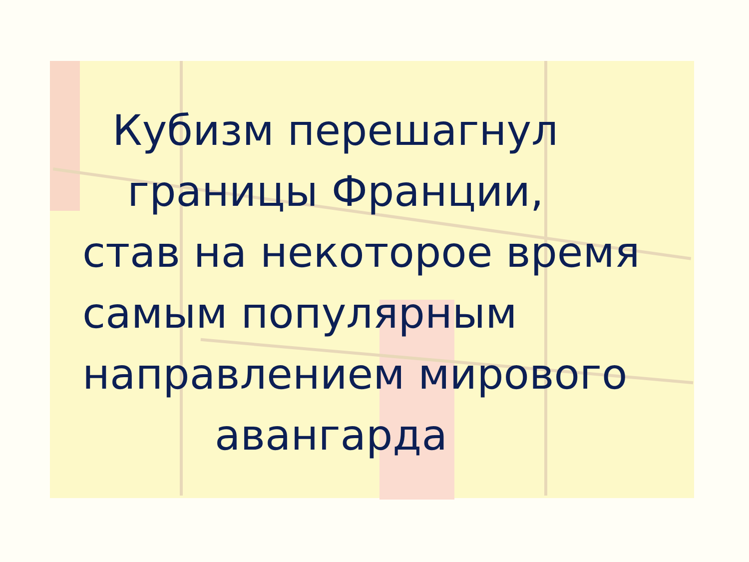Кубизм перешагнул
границы Франции,
став на некоторое время
самым популярным
направлением мирового
авангарда